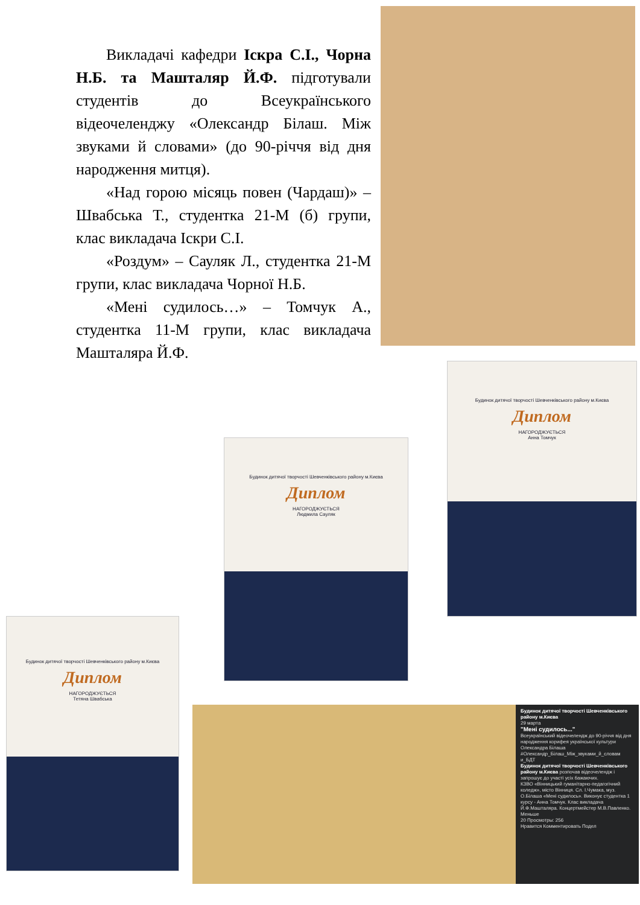Викладачі кафедри Іскра С.І., Чорна Н.Б. та Машталяр Й.Ф. підготували студентів до Всеукраїнського відеочеленджу «Олександр Білаш. Між звуками й словами» (до 90-річчя від дня народження митця).
«Над горою місяць повен (Чардаш)» – Швабська Т., студентка 21-М (б) групи, клас викладача Іскри С.І.
«Роздум» – Сауляк Л., студентка 21-М групи, клас викладача Чорної Н.Б.
«Мені судилось…» – Томчук А., студентка 11-М групи, клас викладача Машталяра Й.Ф.
Будинок дитячої творчості Шевченківського району м.Києва
Диплом
НАГОРОДЖУЄТЬСЯ
Анна Томчук
Будинок дитячої творчості Шевченківського району м.Києва
Диплом
НАГОРОДЖУЄТЬСЯ
Людмила Сауляк
Будинок дитячої творчості Шевченківського району м.Києва
Диплом
НАГОРОДЖУЄТЬСЯ
Тетяна Швабська
Будинок дитячої творчості Шевченківського району м.Києва
29 марта
"Мені судилось..."
Всеукраїнський відеочелендж до 90-річчя від дня народження корифея української культури Олександра Білаша #Олександр_Білаш_Між_звуками_й_словам и_БДТ
Будинок дитячої творчості Шевченківського району м.Києва розпочав відеочелендж і запрошує до участі усіх бажаючих.
КЗВО «Вінницький гуманітарно-педагогічний коледж», місто Вінниця. Сл. І.Чумака, муз. О.Білаша «Мені судилось». Виконує студентка 1 курсу - Анна Томчук. Клас викладача Й.Ф.Машталяра. Концертмейстер М.В.Павленко.
Меньше
20 Просмотры: 256
Нравится Комментировать Подел